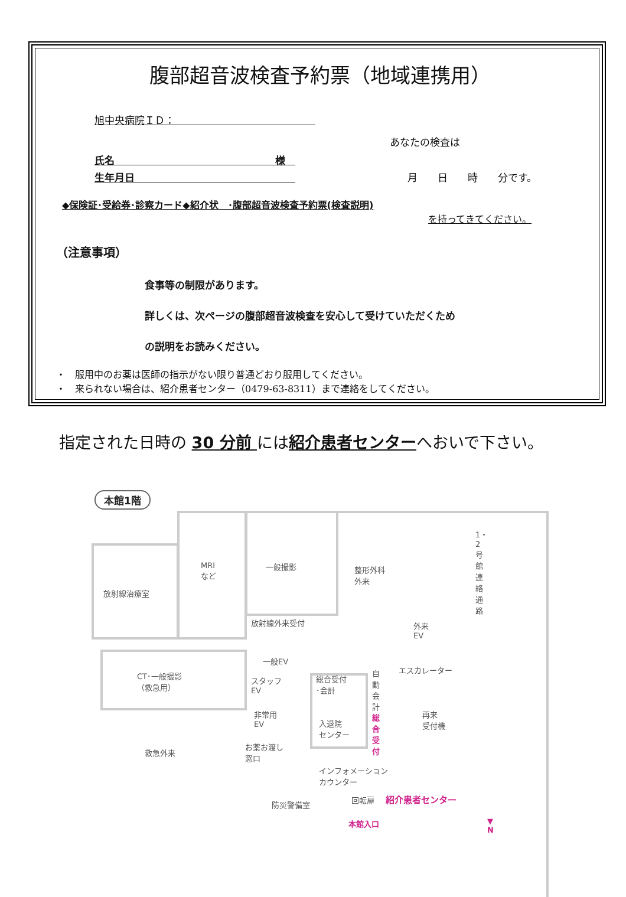腹部超音波検査予約票（地域連携用）
旭中央病院ＩＤ：　　　　　　　　　　　　　　
あなたの検査は
氏名　　　　　　　　　　　　　　　　様　
生年月日　　　　　　　　　　　　　　　　月　　日　　時　　分です。
◆保険証･受給券･診察カード◆紹介状　･腹部超音波検査予約票(検査説明)
を持ってきてください。
（注意事項）
食事等の制限があります。
詳しくは、次ページの腹部超音波検査を安心して受けていただくため
の説明をお読みください。
・　服用中のお薬は医師の指示がない限り普通どおり服用してください。
・　来られない場合は、紹介患者センター（0479-63-8311）まで連絡をしてください。
指定された日時の 30 分前 には紹介患者センターへおいで下さい。
本館1階
放射線治療室
MRI
など
一般撮影 整形外科
外来
放射線外来受付 外来
EV
1・2号館連絡通路
CT･一般撮影
（救急用）
一般EV
スタッフ
EV
非常用
EV
総合受付
･会計
自動会計 エスカレーター
入退院
センター
総合受付 再来
受付機
救急外来
お薬お渡し
窓口
インフォメーション
カウンター
防災警備室
回転扉 紹介患者センター
本館入口 ▼
N